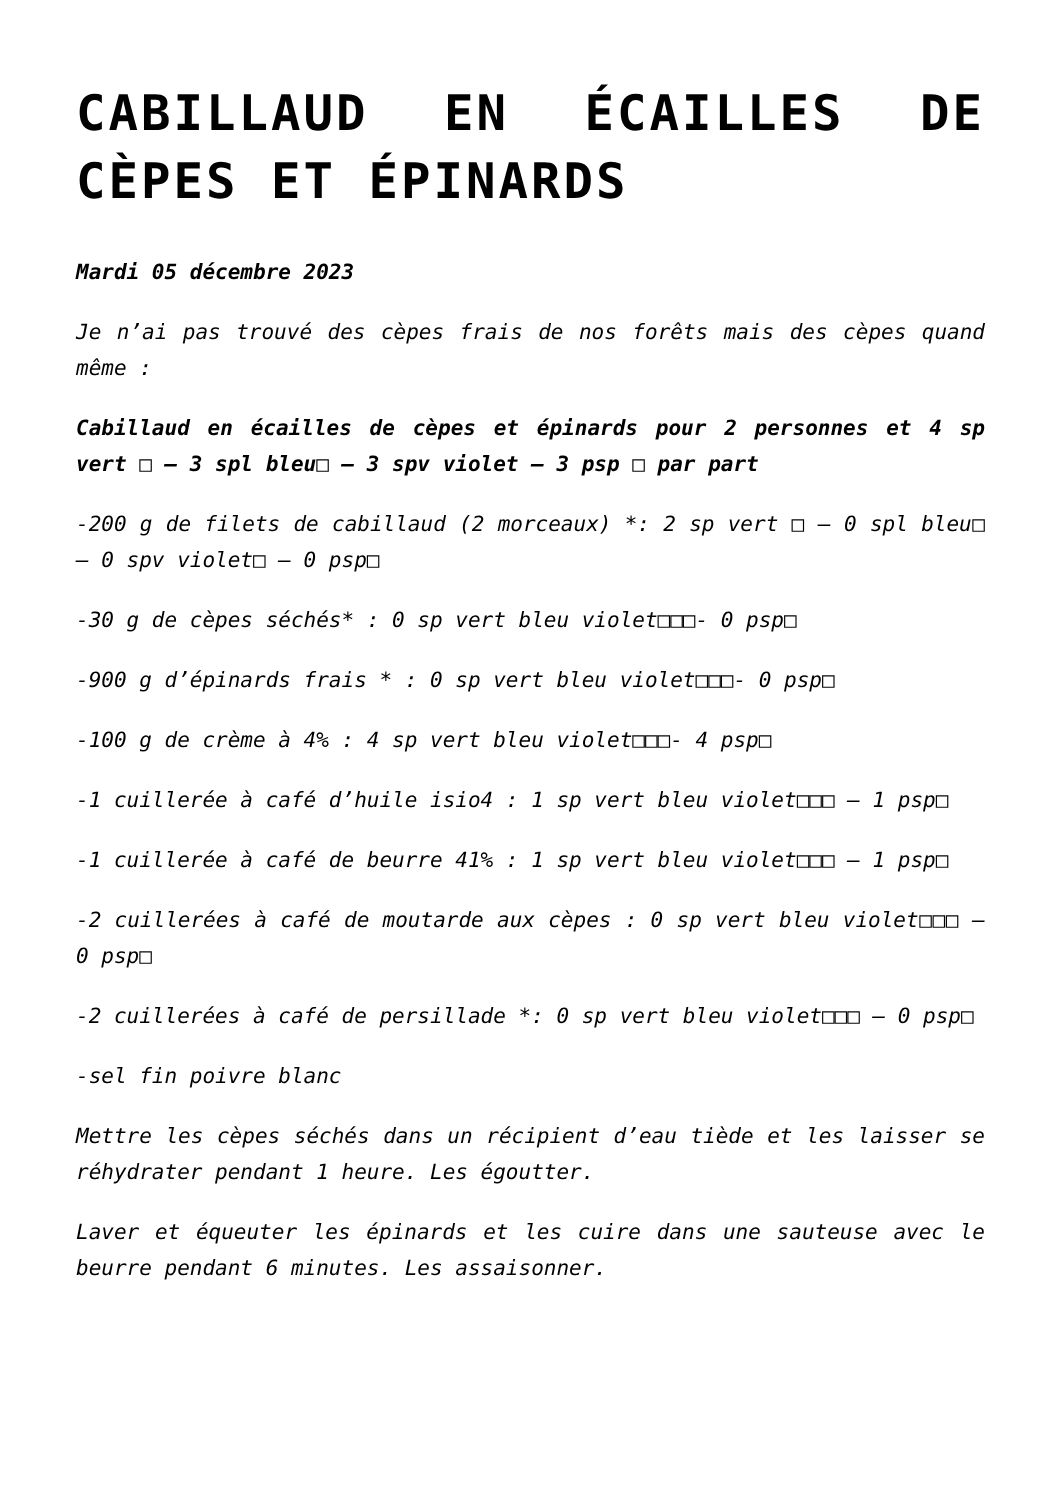CABILLAUD EN ÉCAILLES DE CÈPES ET ÉPINARDS
Mardi 05 décembre 2023
Je n’ai pas trouvé des cèpes frais de nos forêts mais des cèpes quand même :
Cabillaud en écailles de cèpes et épinards pour 2 personnes et 4 sp vert □ – 3 spl bleu□ – 3 spv violet – 3 psp □ par part
-200 g de filets de cabillaud (2 morceaux) *: 2 sp vert □ – 0 spl bleu□ – 0 spv violet□ – 0 psp□
-30 g de cèpes séchés* : 0 sp vert bleu violet□□□- 0 psp□
-900 g d’épinards frais * : 0 sp vert bleu violet□□□- 0 psp□
-100 g de crème à 4% : 4 sp vert bleu violet□□□- 4 psp□
-1 cuillerée à café d’huile isio4 : 1 sp vert bleu violet□□□ – 1 psp□
-1 cuillerée à café de beurre 41% : 1 sp vert bleu violet□□□ – 1 psp□
-2 cuillerées à café de moutarde aux cèpes : 0 sp vert bleu violet□□□ – 0 psp□
-2 cuillerées à café de persillade *: 0 sp vert bleu violet□□□ – 0 psp□
-sel fin poivre blanc
Mettre les cèpes séchés dans un récipient d’eau tiède et les laisser se réhydrater pendant 1 heure. Les égoutter.
Laver et équeuter les épinards et les cuire dans une sauteuse avec le beurre pendant 6 minutes. Les assaisonner.